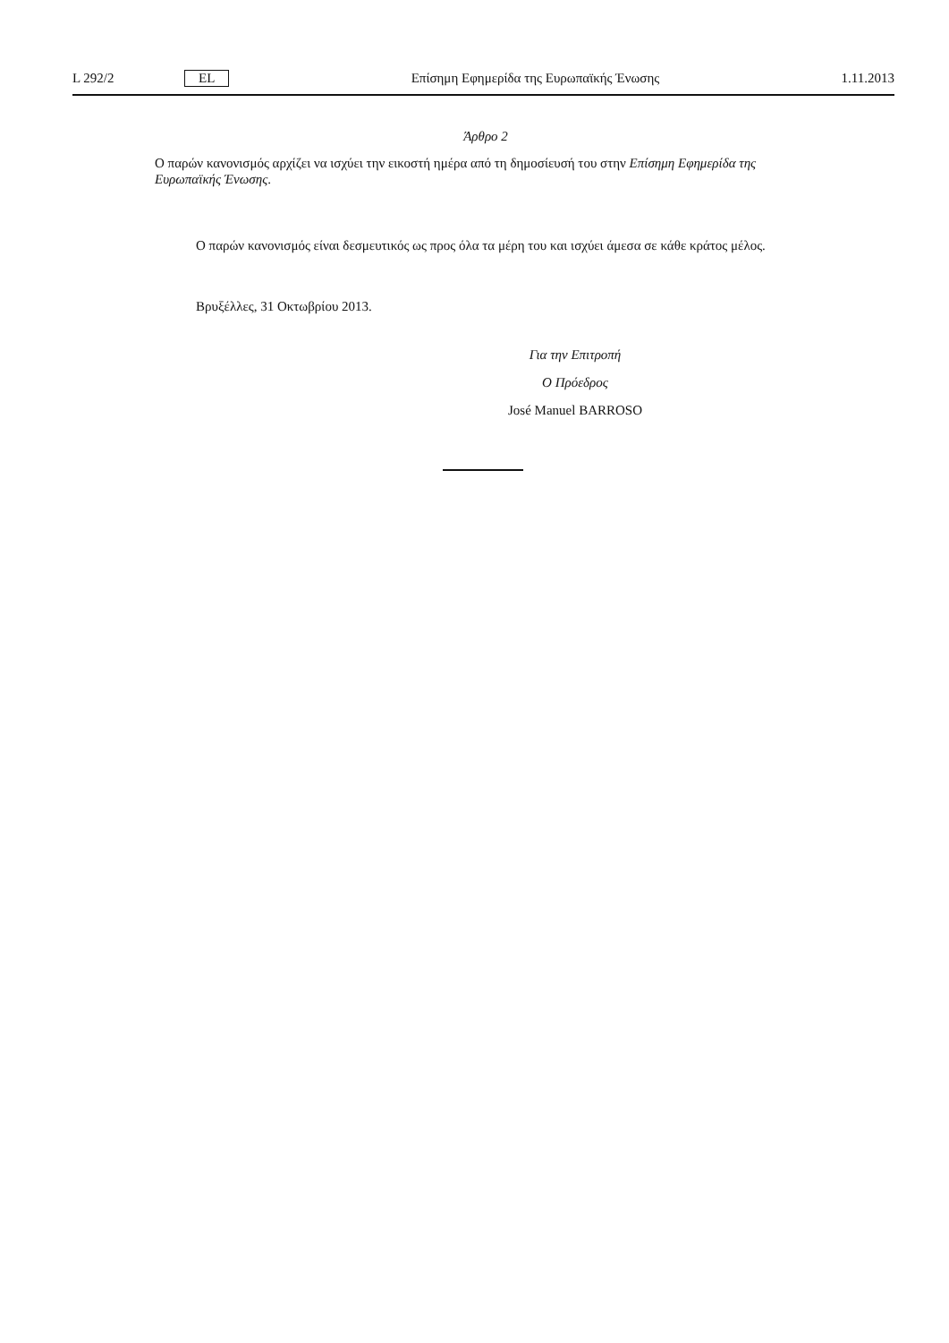L 292/2 EL Επίσημη Εφημερίδα της Ευρωπαϊκής Ένωσης 1.11.2013
Άρθρο 2
Ο παρών κανονισμός αρχίζει να ισχύει την εικοστή ημέρα από τη δημοσίευσή του στην Επίσημη Εφημερίδα της Ευρωπαϊκής Ένωσης.
Ο παρών κανονισμός είναι δεσμευτικός ως προς όλα τα μέρη του και ισχύει άμεσα σε κάθε κράτος μέλος.
Βρυξέλλες, 31 Οκτωβρίου 2013.
Για την Επιτροπή
Ο Πρόεδρος
José Manuel BARROSO